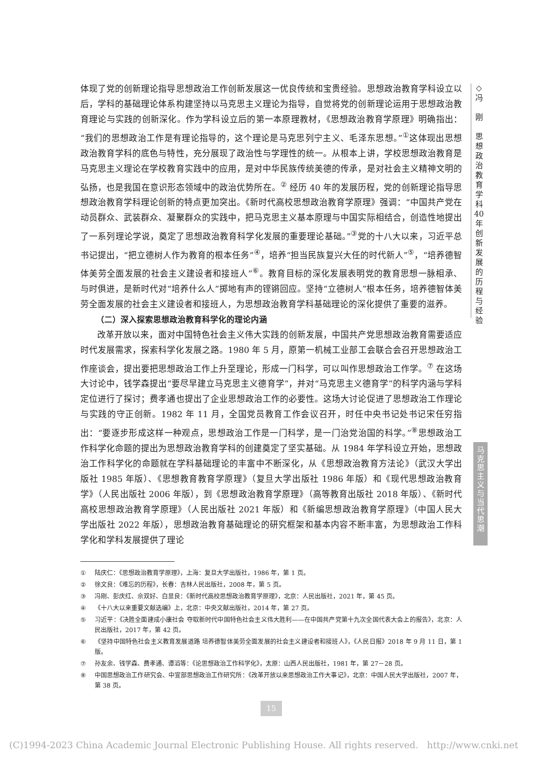◇
冯
刚
思
想
政
治
教
育
学
科
40
年
创
新
发
展
的
历
程
与
经
验
体现了党的创新理论指导思想政治工作创新发展这一优良传统和宝贵经验。思想政治教育学科设立以后，学科的基础理论体系构建坚持以马克思主义理论为指导，自觉将党的创新理论运用于思想政治教育理论与实践的创新深化。作为学科设立后的第一本原理教材，《思想政治教育学原理》明确指出：“我们的思想政治工作是有理论指导的，这个理论是马克思列宁主义、毛泽东思想。”<sup>①</sup>这体现出思想政治教育学科的底色与特性，充分展现了政治性与学理性的统一。从根本上讲，学校思想政治教育是马克思主义理论在学校教育实践中的应用，是对中华民族传统美德的传承，是对社会主义精神文明的弘扬，也是我国在意识形态领域中的政治优势所在。<sup>②</sup> 经历 40 年的发展历程，党的创新理论指导思想政治教育学科理论创新的特点更加突出。《新时代高校思想政治教育学原理》强调：“中国共产党在动员群众、武装群众、凝聚群众的实践中，把马克思主义基本原理与中国实际相结合，创造性地提出了一系列理论学说，奠定了思想政治教育科学化发展的重要理论基础。”<sup>③</sup>党的十八大以来，习近平总书记提出，“把立德树人作为教育的根本任务”<sup>④</sup>，培养“担当民族复兴大任的时代新人”<sup>⑤</sup>，“培养德智体美劳全面发展的社会主义建设者和接班人”<sup>⑥</sup>。教育目标的深化发展表明党的教育思想一脉相承、与时俱进，是新时代对“培养什么人”掷地有声的铿锵回应。坚持“立德树人”根本任务，培养德智体美劳全面发展的社会主义建设者和接班人，为思想政治教育学科基础理论的深化提供了重要的滋养。
（二）深入探索思想政治教育科学化的理论内涵
改革开放以来，面对中国特色社会主义伟大实践的创新发展，中国共产党思想政治教育需要适应时代发展需求，探索科学化发展之路。1980 年 5 月，原第一机械工业部工会联合会召开思想政治工作座谈会，提出要把思想政治工作上升至理论，形成一门科学，可以叫作思想政治工作学。<sup>⑦</sup> 在这场大讨论中，钱学森提出“要尽早建立马克思主义德育学”，并对“马克思主义德育学”的科学内涵与学科定位进行了探讨；费孝通也提出了企业思想政治工作的必要性。这场大讨论促进了思想政治工作理论与实践的守正创新。1982 年 11 月，全国党员教育工作会议召开，时任中央书记处书记宋任穷指出：“要逐步形成这样一种观点，思想政治工作是一门科学，是一门治党治国的科学。”<sup>⑧</sup>思想政治工作科学化命题的提出为思想政治教育学科的创建奠定了坚实基础。从 1984 年学科设立开始，思想政治工作科学化的命题就在学科基础理论的丰富中不断深化，从《思想政治教育方法论》（武汉大学出版社 1985 年版）、《思想教育教育学原理》（复旦大学出版社 1986 年版）和《现代思想政治教育学》（人民出版社 2006 年版），到《思想政治教育学原理》（高等教育出版社 2018 年版）、《新时代高校思想政治教育学原理》（人民出版社 2021 年版）和《新编思想政治教育学原理》（中国人民大学出版社 2022 年版），思想政治教育基础理论的研究框架和基本内容不断丰富，为思想政治工作科学化和学科发展提供了理论
① 陆庆仁：《思想政治教育学原理》，上海：复旦大学出版社，1986 年，第 1 页。
② 徐文良：《难忘的历程》，长春：吉林人民出版社，2008 年，第 5 页。
③ 冯刚、彭庆红、佘双好、白显良：《新时代高校思想政治教育学原理》，北京：人民出版社，2021 年，第 45 页。
④ 《十八大以来重要文献选编》上，北京：中央文献出版社，2014 年，第 27 页。
⑤ 习近平：《决胜全面建成小康社会 夺取新时代中国特色社会主义伟大胜利——在中国共产党第十九次全国代表大会上的报告》，北京：人民出版社，2017 年，第 42 页。
⑥ 《坚持中国特色社会主义教育发展道路 培养德智体美劳全面发展的社会主义建设者和接班人》，《人民日报》2018 年 9 月 11 日，第 1 版。
⑦ 孙友余、钱学森、费孝通、谭滔等：《论思想政治工作科学化》，太原：山西人民出版社，1981 年，第 27－28 页。
⑧ 中国思想政治工作研究会、中宣部思想政治工作研究所：《改革开放以来思想政治工作大事记》，北京：中国人民大学出版社，2007 年，第 38 页。
马
克
思
主
义
与
当
代
思
潮
15
(C)1994-2023 China Academic Journal Electronic Publishing House. All rights reserved. http://www.cnki.net